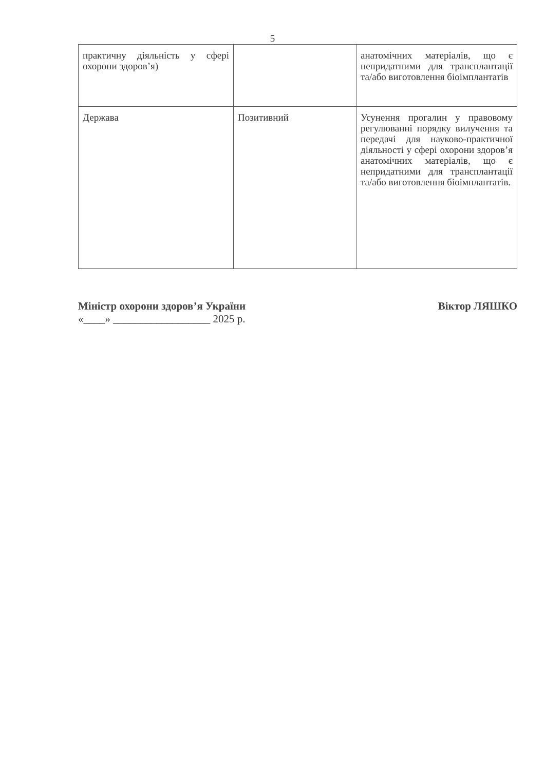5
| практичну діяльність у сфері охорони здоров’я) | | анатомічних матеріалів, що є непридатними для трансплантації та/або виготовлення біоімплантатів |
| Держава | Позитивний | Усунення прогалин у правовому регулюванні порядку вилучення та передачі для науково-практичної діяльності у сфері охорони здоров’я анатомічних матеріалів, що є непридатними для трансплантації та/або виготовлення біоімплантатів. |
Міністр охорони здоров’я України
«____» __________________ 2025 р.
Віктор ЛЯШКО